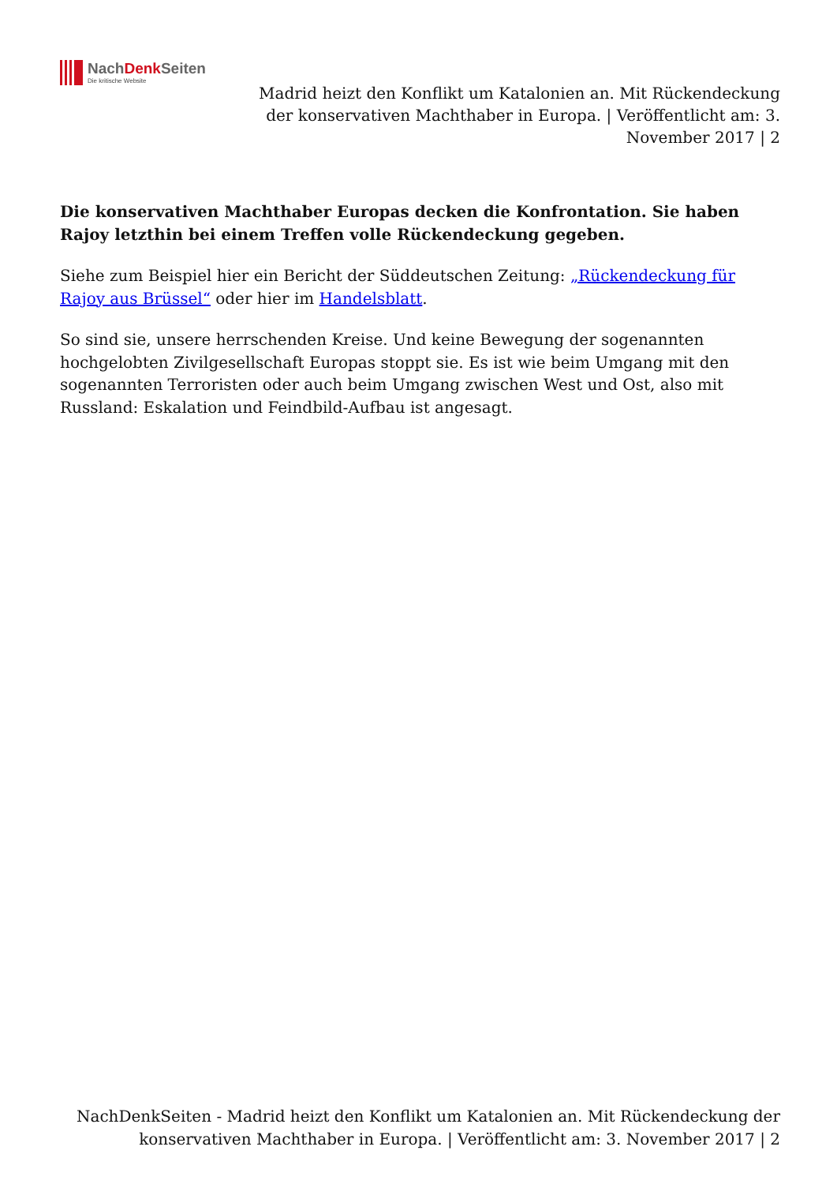NachDenk Seiten
Die kritische Website
Madrid heizt den Konflikt um Katalonien an. Mit Rückendeckung der konservativen Machthaber in Europa. | Veröffentlicht am: 3. November 2017 | 2
Die konservativen Machthaber Europas decken die Konfrontation. Sie haben Rajoy letzthin bei einem Treffen volle Rückendeckung gegeben.
Siehe zum Beispiel hier ein Bericht der Süddeutschen Zeitung: „Rückendeckung für Rajoy aus Brüssel“ oder hier im Handelsblatt.
So sind sie, unsere herrschenden Kreise. Und keine Bewegung der sogenannten hochgelobten Zivilgesellschaft Europas stoppt sie. Es ist wie beim Umgang mit den sogenannten Terroristen oder auch beim Umgang zwischen West und Ost, also mit Russland: Eskalation und Feindbild-Aufbau ist angesagt.
NachDenkSeiten - Madrid heizt den Konflikt um Katalonien an. Mit Rückendeckung der konservativen Machthaber in Europa. | Veröffentlicht am: 3. November 2017 | 2